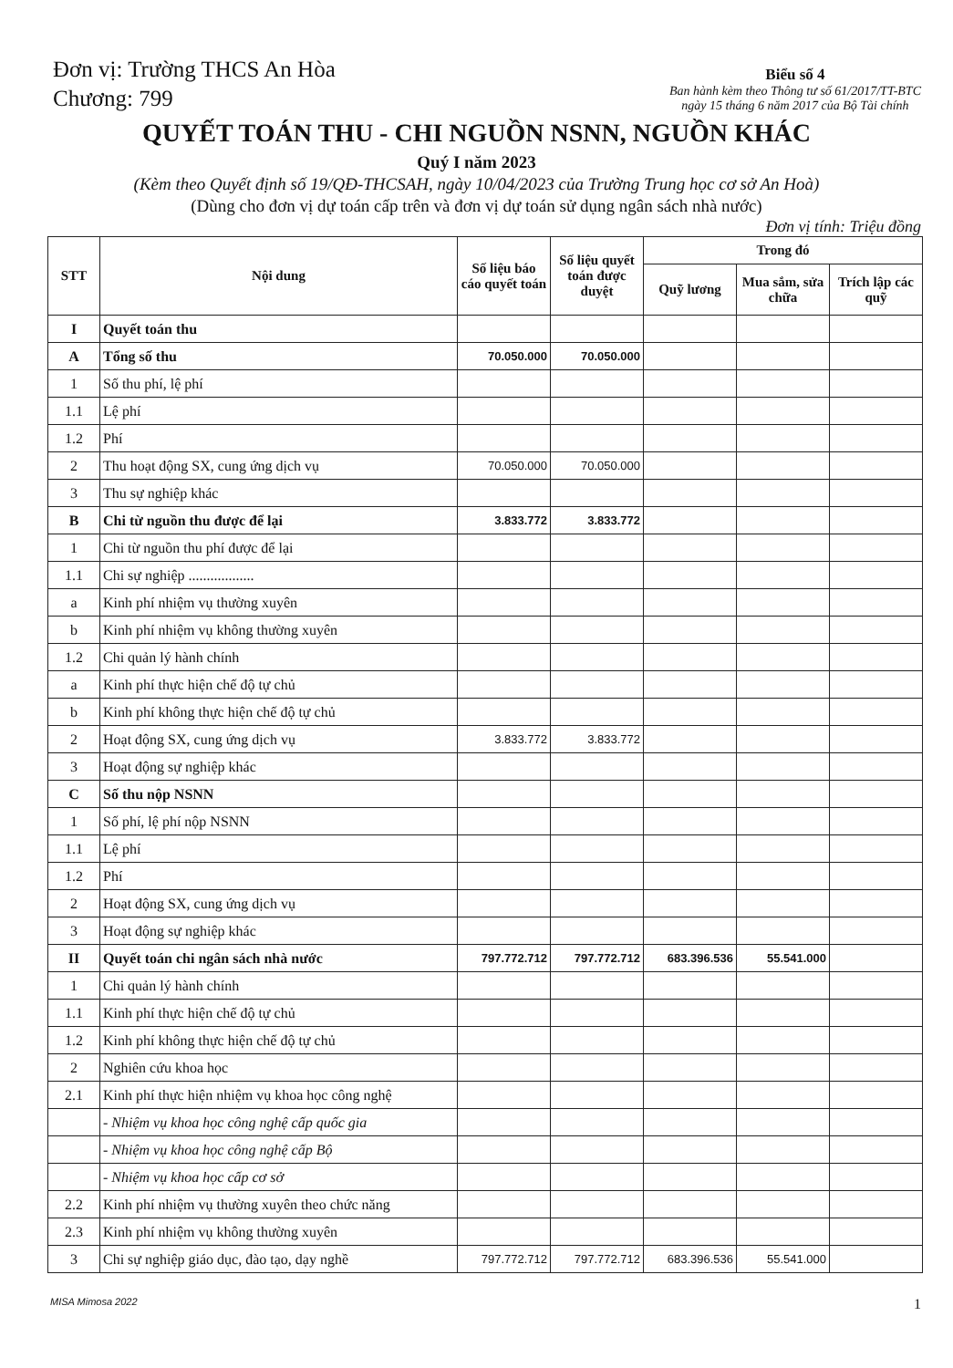Đơn vị: Trường THCS An Hòa
Chương: 799
Biểu số 4
Ban hành kèm theo Thông tư số 61/2017/TT-BTC
ngày 15 tháng 6 năm 2017 của Bộ Tài chính
QUYẾT TOÁN THU - CHI NGUỒN NSNN, NGUỒN KHÁC
Quý I năm 2023
(Kèm theo Quyết định số 19/QĐ-THCSAH, ngày 10/04/2023 của Trường Trung học cơ sở An Hoà)
(Dùng cho đơn vị dự toán cấp trên và đơn vị dự toán sử dụng ngân sách nhà nước)
Đơn vị tính: Triệu đồng
| STT | Nội dung | Số liệu báo cáo quyết toán | Số liệu quyết toán được duyệt | Trong đó | | |
| --- | --- | --- | --- | --- | --- | --- |
| | | | | Quỹ lương | Mua sắm, sửa chữa | Trích lập các quỹ |
| I | Quyết toán thu | | | | | |
| A | Tổng số thu | 70.050.000 | 70.050.000 | | | |
| 1 | Số thu phí, lệ phí | | | | | |
| 1.1 | Lệ phí | | | | | |
| 1.2 | Phí | | | | | |
| 2 | Thu hoạt động SX, cung ứng dịch vụ | 70.050.000 | 70.050.000 | | | |
| 3 | Thu sự nghiệp khác | | | | | |
| B | Chi từ nguồn thu được để lại | 3.833.772 | 3.833.772 | | | |
| 1 | Chi từ nguồn thu phí được để lại | | | | | |
| 1.1 | Chi sự nghiệp .................. | | | | | |
| a | Kinh phí nhiệm vụ thường xuyên | | | | | |
| b | Kinh phí nhiệm vụ không thường xuyên | | | | | |
| 1.2 | Chi quản lý hành chính | | | | | |
| a | Kinh phí thực hiện chế độ tự chủ | | | | | |
| b | Kinh phí không thực hiện chế độ tự chủ | | | | | |
| 2 | Hoạt động SX, cung ứng dịch vụ | 3.833.772 | 3.833.772 | | | |
| 3 | Hoạt động sự nghiệp khác | | | | | |
| C | Số thu nộp NSNN | | | | | |
| 1 | Số phí, lệ phí nộp NSNN | | | | | |
| 1.1 | Lệ phí | | | | | |
| 1.2 | Phí | | | | | |
| 2 | Hoạt động SX, cung ứng dịch vụ | | | | | |
| 3 | Hoạt động sự nghiệp khác | | | | | |
| II | Quyết toán chi ngân sách nhà nước | 797.772.712 | 797.772.712 | 683.396.536 | 55.541.000 | |
| 1 | Chi quản lý hành chính | | | | | |
| 1.1 | Kinh phí thực hiện chế độ tự chủ | | | | | |
| 1.2 | Kinh phí không thực hiện chế độ tự chủ | | | | | |
| 2 | Nghiên cứu khoa học | | | | | |
| 2.1 | Kinh phí thực hiện nhiệm vụ khoa học công nghệ | | | | | |
| | - Nhiệm vụ khoa học công nghệ cấp quốc gia | | | | | |
| | - Nhiệm vụ khoa học công nghệ cấp Bộ | | | | | |
| | - Nhiệm vụ khoa học cấp cơ sở | | | | | |
| 2.2 | Kinh phí nhiệm vụ thường xuyên theo chức năng | | | | | |
| 2.3 | Kinh phí nhiệm vụ không thường xuyên | | | | | |
| 3 | Chi sự nghiệp giáo dục, đào tạo, dạy nghề | 797.772.712 | 797.772.712 | 683.396.536 | 55.541.000 | |
MISA Mimosa 2022 1